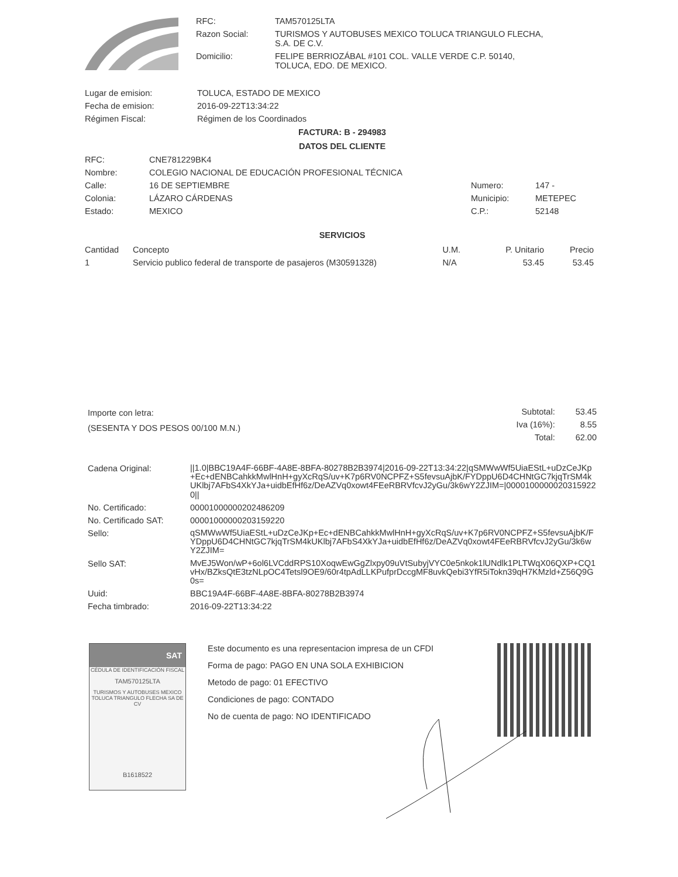| RFC: | TAM570125LTA |
| Razon Social: | TURISMOS Y AUTOBUSES MEXICO TOLUCA TRIANGULO FLECHA, S.A. DE C.V. |
| Domicilio: | FELIPE BERRIOZÁBAL #101 COL. VALLE VERDE C.P. 50140, TOLUCA, EDO. DE MEXICO. |
| Lugar de emision: | TOLUCA, ESTADO DE MEXICO |
| Fecha de emision: | 2016-09-22T13:34:22 |
| Régimen Fiscal: | Régimen de los Coordinados |
FACTURA: B - 294983
DATOS DEL CLIENTE
| RFC: | CNE781229BK4 | | |
| Nombre: | COLEGIO NACIONAL DE EDUCACIÓN PROFESIONAL TÉCNICA | | |
| Calle: | 16 DE SEPTIEMBRE | Numero: | 147 - |
| Colonia: | LÁZARO CÁRDENAS | Municipio: | METEPEC |
| Estado: | MEXICO | C.P.: | 52148 |
SERVICIOS
| Cantidad | Concepto | U.M. | P. Unitario | Precio |
| --- | --- | --- | --- | --- |
| 1 | Servicio publico federal de transporte de pasajeros (M30591328) | N/A | 53.45 | 53.45 |
Importe con letra:
(SESENTA Y DOS PESOS 00/100 M.N.)
| Subtotal: | 53.45 |
| Iva (16%): | 8.55 |
| Total: | 62.00 |
| Cadena Original: | //1.0/BBC19A4F-66BF-4A8E-8BFA-80278B2B3974/2016-09-22T13:34:22/qSMWwWf5UiaEStL+uDzCeJKp+Ec+dENBCahkkMwlHnH+gyXcRqS/uv+K7p6RV0NCPFZ+S5fevsuAjbK/FYDppU6D4CHNtGC7kjqTrSM4kUKlbj7AFbS4XkYJa+uidbEfHf6z/DeAZVq0xowt4FEeRBRVfcvJ2yGu/3k6wY2ZJIM=/00001000000203159220// |
| No. Certificado: | 00001000000202486209 |
| No. Certificado SAT: | 00001000000203159220 |
| Sello: | qSMWwWf5UiaEStL+uDzCeJKp+Ec+dENBCahkkMwlHnH+gyXcRqS/uv+K7p6RV0NCPFZ+S5fevsuAjbK/FYDppU6D4CHNtGC7kjqTrSM4kUKlbj7AFbS4XkYJa+uidbEfHf6z/DeAZVq0xowt4FEeRBRVfcvJ2yGu/3k6wY2ZJIM= |
| Sello SAT: | MvEJ5Won/wP+6ol6LVCddRPS10XoqwEwGgZlxpy09uVtSubyjVYC0e5nkok1lUNdlk1PLTWqX06QXP+CQ1vHx/BZksQtE3tzNLpOC4Tetsl9OE9/60r4tpAdLLKPufprDccgMF8uvkQebi3YfR5iTokn39qH7KMzld+Z56Q9G0s= |
| Uuid: | BBC19A4F-66BF-4A8E-8BFA-80278B2B3974 |
| Fecha timbrado: | 2016-09-22T13:34:22 |
SAT
CÉDULA DE IDENTIFICACIÓN FISCAL
TAM570125LTA
TURISMOS Y AUTOBUSES MEXICO TOLUCA TRIANGULO FLECHA SA DE CV
B1618522
Este documento es una representacion impresa de un CFDI
Forma de pago: PAGO EN UNA SOLA EXHIBICION
Metodo de pago: 01 EFECTIVO
Condiciones de pago: CONTADO
No de cuenta de pago: NO IDENTIFICADO